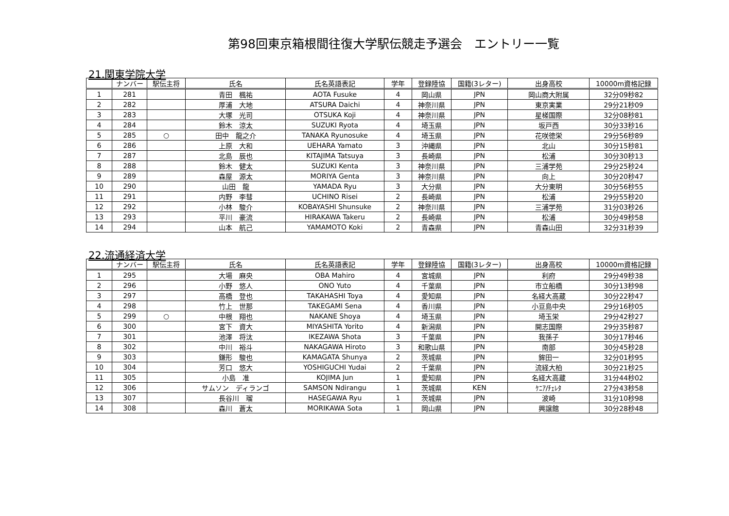第98回東京箱根間往復大学駅伝競走予選会　エントリー一覧
21.関東学院大学
| | ナンバー | 駅伝主将 | 氏名 | 氏名英語表記 | 学年 | 登録陸協 | 国籍(3レター) | 出身高校 | 10000m資格記録 |
| --- | --- | --- | --- | --- | --- | --- | --- | --- | --- |
| 1 | 281 | | 青田 楓祐 | AOTA Fusuke | 4 | 岡山県 | JPN | 岡山商大附属 | 32分09秒82 |
| 2 | 282 | | 厚浦 大地 | ATSURA Daichi | 4 | 神奈川県 | JPN | 東京実業 | 29分21秒09 |
| 3 | 283 | | 大塚 光司 | OTSUKA Koji | 4 | 神奈川県 | JPN | 星槎国際 | 32分08秒81 |
| 4 | 284 | | 鈴木 涼太 | SUZUKI Ryota | 4 | 埼玉県 | JPN | 坂戸西 | 30分33秒16 |
| 5 | 285 | ○ | 田中 龍之介 | TANAKA Ryunosuke | 4 | 埼玉県 | JPN | 花咲徳栄 | 29分56秒89 |
| 6 | 286 | | 上原 大和 | UEHARA Yamato | 3 | 沖縄県 | JPN | 北山 | 30分15秒81 |
| 7 | 287 | | 北島 辰也 | KITAJIMA Tatsuya | 3 | 長崎県 | JPN | 松浦 | 30分30秒13 |
| 8 | 288 | | 鈴木 健太 | SUZUKI Kenta | 3 | 神奈川県 | JPN | 三浦学苑 | 29分25秒24 |
| 9 | 289 | | 森屋 源太 | MORIYA Genta | 3 | 神奈川県 | JPN | 向上 | 30分20秒47 |
| 10 | 290 | | 山田 龍 | YAMADA Ryu | 3 | 大分県 | JPN | 大分東明 | 30分56秒55 |
| 11 | 291 | | 内野 李彗 | UCHINO Risei | 2 | 長崎県 | JPN | 松浦 | 29分55秒20 |
| 12 | 292 | | 小林 駿介 | KOBAYASHI Shunsuke | 2 | 神奈川県 | JPN | 三浦学苑 | 31分03秒26 |
| 13 | 293 | | 平川 豪流 | HIRAKAWA Takeru | 2 | 長崎県 | JPN | 松浦 | 30分49秒58 |
| 14 | 294 | | 山本 航己 | YAMAMOTO Koki | 2 | 青森県 | JPN | 青森山田 | 32分31秒39 |
22.流通経済大学
| | ナンバー | 駅伝主将 | 氏名 | 氏名英語表記 | 学年 | 登録陸協 | 国籍(3レター) | 出身高校 | 10000m資格記録 |
| --- | --- | --- | --- | --- | --- | --- | --- | --- | --- |
| 1 | 295 | | 大場 麻央 | OBA Mahiro | 4 | 宮城県 | JPN | 利府 | 29分49秒38 |
| 2 | 296 | | 小野 悠人 | ONO Yuto | 4 | 千葉県 | JPN | 市立船橋 | 30分13秒98 |
| 3 | 297 | | 高橋 登也 | TAKAHASHI Toya | 4 | 愛知県 | JPN | 名経大高蔵 | 30分22秒47 |
| 4 | 298 | | 竹上 世那 | TAKEGAMI Sena | 4 | 香川県 | JPN | 小豆島中央 | 29分16秒05 |
| 5 | 299 | ○ | 中根 翔也 | NAKANE Shoya | 4 | 埼玉県 | JPN | 埼玉栄 | 29分42秒27 |
| 6 | 300 | | 宮下 資大 | MIYASHITA Yorito | 4 | 新潟県 | JPN | 開志国際 | 29分35秒87 |
| 7 | 301 | | 池澤 将汰 | IKEZAWA Shota | 3 | 千葉県 | JPN | 我孫子 | 30分17秒46 |
| 8 | 302 | | 中川 裕斗 | NAKAGAWA Hiroto | 3 | 和歌山県 | JPN | 南部 | 30分45秒28 |
| 9 | 303 | | 鎌形 駿也 | KAMAGATA Shunya | 2 | 茨城県 | JPN | 鉾田一 | 32分01秒95 |
| 10 | 304 | | 芳口 悠大 | YOSHIGUCHI Yudai | 2 | 千葉県 | JPN | 流経大柏 | 30分21秒25 |
| 11 | 305 | | 小島 准 | KOJIMA Jun | 1 | 愛知県 | JPN | 名経大高蔵 | 31分44秒02 |
| 12 | 306 | | サムソン ディランゴ | SAMSON Ndirangu | 1 | 茨城県 | KEN | ｹﾆｱ/ﾁｪﾚﾀ | 27分43秒58 |
| 13 | 307 | | 長谷川 瑠 | HASEGAWA Ryu | 1 | 茨城県 | JPN | 波崎 | 31分10秒98 |
| 14 | 308 | | 森川 蒼太 | MORIKAWA Sota | 1 | 岡山県 | JPN | 興譲館 | 30分28秒48 |